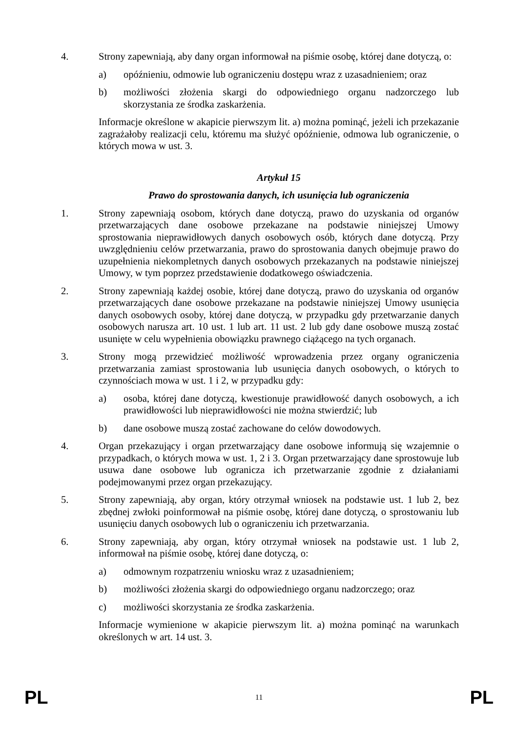4. Strony zapewniają, aby dany organ informował na piśmie osobę, której dane dotyczą, o:
a) opóźnieniu, odmowie lub ograniczeniu dostępu wraz z uzasadnieniem; oraz
b) możliwości złożenia skargi do odpowiedniego organu nadzorczego lub skorzystania ze środka zaskarżenia.
Informacje określone w akapicie pierwszym lit. a) można pominąć, jeżeli ich przekazanie zagrażałoby realizacji celu, któremu ma służyć opóźnienie, odmowa lub ograniczenie, o których mowa w ust. 3.
Artykuł 15
Prawo do sprostowania danych, ich usunięcia lub ograniczenia
1. Strony zapewniają osobom, których dane dotyczą, prawo do uzyskania od organów przetwarzających dane osobowe przekazane na podstawie niniejszej Umowy sprostowania nieprawidłowych danych osobowych osób, których dane dotyczą. Przy uwzględnieniu celów przetwarzania, prawo do sprostowania danych obejmuje prawo do uzupełnienia niekompletnych danych osobowych przekazanych na podstawie niniejszej Umowy, w tym poprzez przedstawienie dodatkowego oświadczenia.
2. Strony zapewniają każdej osobie, której dane dotyczą, prawo do uzyskania od organów przetwarzających dane osobowe przekazane na podstawie niniejszej Umowy usunięcia danych osobowych osoby, której dane dotyczą, w przypadku gdy przetwarzanie danych osobowych narusza art. 10 ust. 1 lub art. 11 ust. 2 lub gdy dane osobowe muszą zostać usunięte w celu wypełnienia obowiązku prawnego ciążącego na tych organach.
3. Strony mogą przewidzieć możliwość wprowadzenia przez organy ograniczenia przetwarzania zamiast sprostowania lub usunięcia danych osobowych, o których to czynnościach mowa w ust. 1 i 2, w przypadku gdy:
a) osoba, której dane dotyczą, kwestionuje prawidłowość danych osobowych, a ich prawidłowości lub nieprawidłowości nie można stwierdzić; lub
b) dane osobowe muszą zostać zachowane do celów dowodowych.
4. Organ przekazujący i organ przetwarzający dane osobowe informują się wzajemnie o przypadkach, o których mowa w ust. 1, 2 i 3. Organ przetwarzający dane sprostowuje lub usuwa dane osobowe lub ogranicza ich przetwarzanie zgodnie z działaniami podejmowanymi przez organ przekazujący.
5. Strony zapewniają, aby organ, który otrzymał wniosek na podstawie ust. 1 lub 2, bez zbędnej zwłoki poinformował na piśmie osobę, której dane dotyczą, o sprostowaniu lub usunięciu danych osobowych lub o ograniczeniu ich przetwarzania.
6. Strony zapewniają, aby organ, który otrzymał wniosek na podstawie ust. 1 lub 2, informował na piśmie osobę, której dane dotyczą, o:
a) odmownym rozpatrzeniu wniosku wraz z uzasadnieniem;
b) możliwości złożenia skargi do odpowiedniego organu nadzorczego; oraz
c) możliwości skorzystania ze środka zaskarżenia.
Informacje wymienione w akapicie pierwszym lit. a) można pominąć na warunkach określonych w art. 14 ust. 3.
PL 11 PL